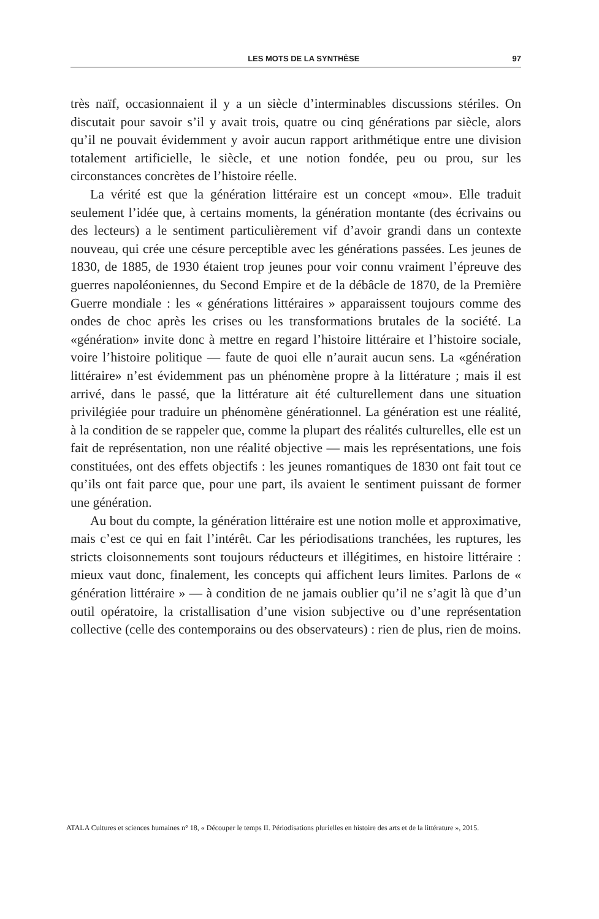LES MOTS DE LA SYNTHÈSE 97
très naïf, occasionnaient il y a un siècle d’interminables discussions stériles. On discutait pour savoir s’il y avait trois, quatre ou cinq générations par siècle, alors qu’il ne pouvait évidemment y avoir aucun rapport arithmétique entre une division totalement artificielle, le siècle, et une notion fondée, peu ou prou, sur les circonstances concrètes de l’histoire réelle.
La vérité est que la génération littéraire est un concept «mou». Elle traduit seulement l’idée que, à certains moments, la génération montante (des écrivains ou des lecteurs) a le sentiment particulièrement vif d’avoir grandi dans un contexte nouveau, qui crée une césure perceptible avec les générations passées. Les jeunes de 1830, de 1885, de 1930 étaient trop jeunes pour voir connu vraiment l’épreuve des guerres napoléoniennes, du Second Empire et de la débâcle de 1870, de la Première Guerre mondiale : les « générations littéraires » apparaissent toujours comme des ondes de choc après les crises ou les transformations brutales de la société. La «génération» invite donc à mettre en regard l’histoire littéraire et l’histoire sociale, voire l’histoire politique — faute de quoi elle n’aurait aucun sens. La «génération littéraire» n’est évidemment pas un phénomène propre à la littérature ; mais il est arrivé, dans le passé, que la littérature ait été culturellement dans une situation privilégiée pour traduire un phénomène générationnel. La génération est une réalité, à la condition de se rappeler que, comme la plupart des réalités culturelles, elle est un fait de représentation, non une réalité objective — mais les représentations, une fois constituées, ont des effets objectifs : les jeunes romantiques de 1830 ont fait tout ce qu’ils ont fait parce que, pour une part, ils avaient le sentiment puissant de former une génération.
Au bout du compte, la génération littéraire est une notion molle et approximative, mais c’est ce qui en fait l’intérêt. Car les périodisations tranchées, les ruptures, les stricts cloisonnements sont toujours réducteurs et illégitimes, en histoire littéraire : mieux vaut donc, finalement, les concepts qui affichent leurs limites. Parlons de « génération littéraire » — à condition de ne jamais oublier qu’il ne s’agit là que d’un outil opératoire, la cristallisation d’une vision subjective ou d’une représentation collective (celle des contemporains ou des observateurs) : rien de plus, rien de moins.
ATALA Cultures et sciences humaines n° 18, « Découper le temps II. Périodisations plurielles en histoire des arts et de la littérature », 2015.